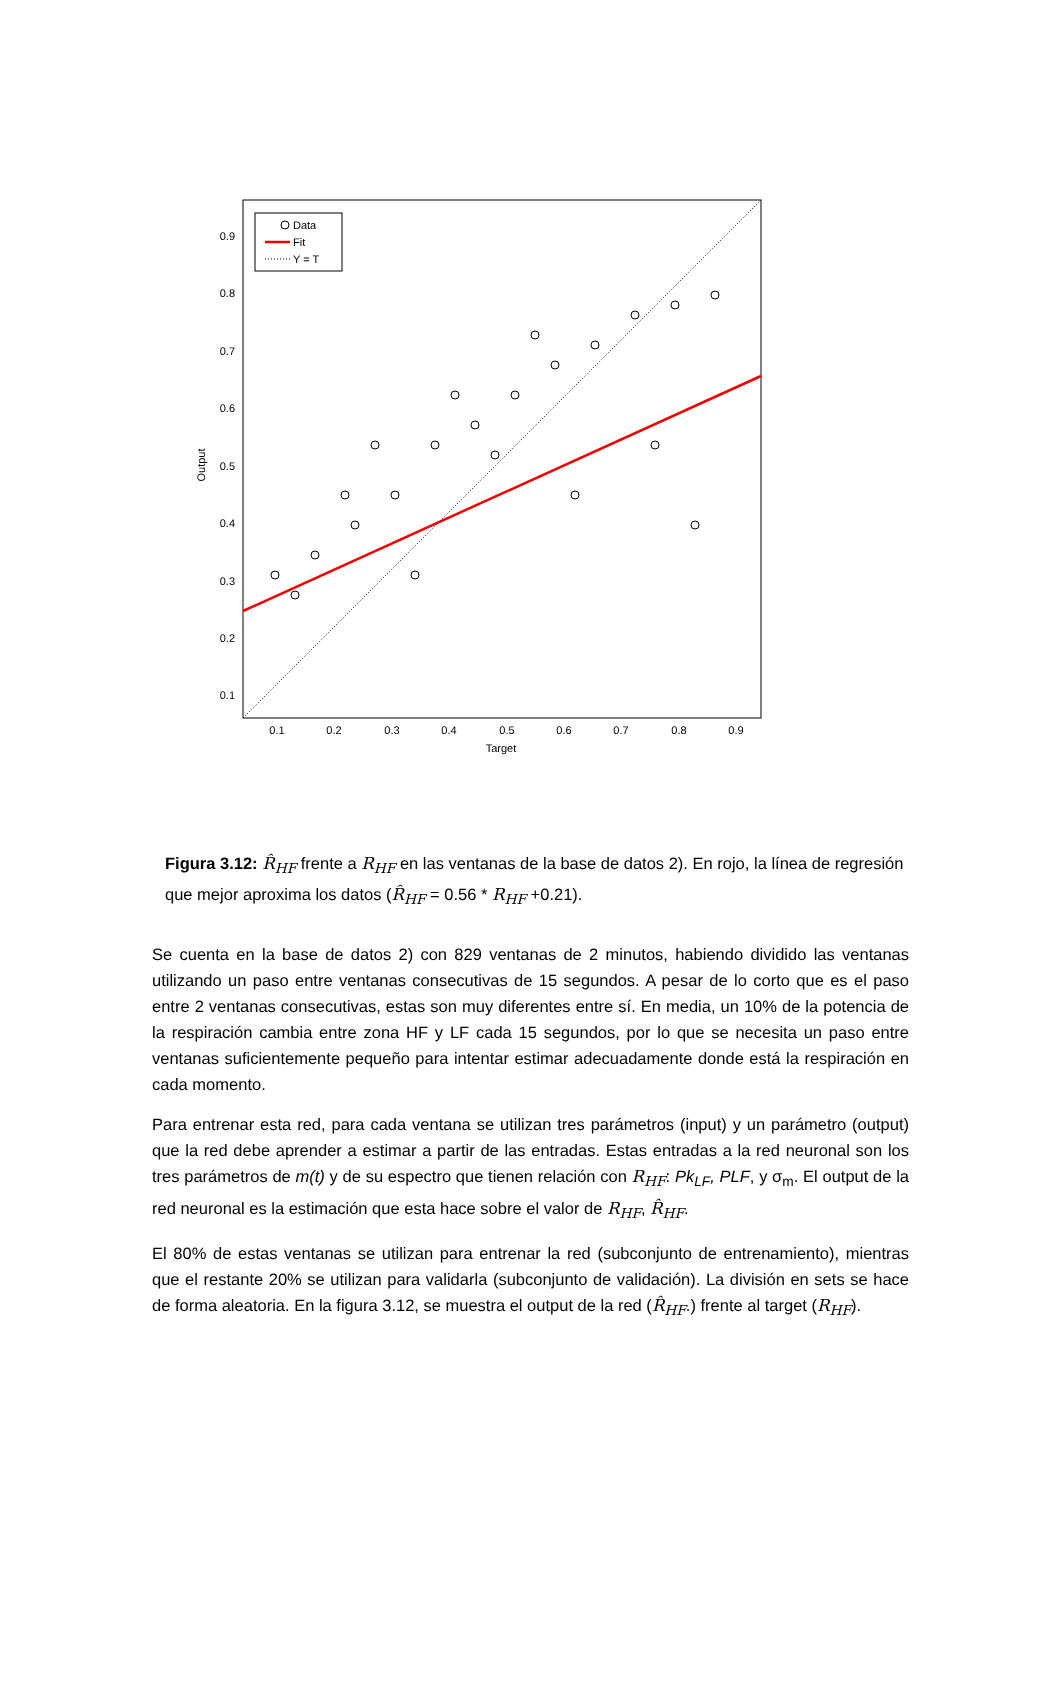Output
Target
0.9
0.8
0.7
0.6
0.5
0.4
0.3
0.2
0.1
0.1
0.2
0.3
0.4
0.5
0.6
0.7
0.8
0.9
Data
Fit
Y = T
Figura 3.12: R̂<sub>HF</sub> frente a R<sub>HF</sub> en las ventanas de la base de datos 2). En rojo, la línea de regresión que mejor aproxima los datos (R̂<sub>HF</sub> = 0.56 * R<sub>HF</sub> +0.21).
Se cuenta en la base de datos 2) con 829 ventanas de 2 minutos, habiendo dividido las ventanas utilizando un paso entre ventanas consecutivas de 15 segundos. A pesar de lo corto que es el paso entre 2 ventanas consecutivas, estas son muy diferentes entre sí. En media, un 10% de la potencia de la respiración cambia entre zona HF y LF cada 15 segundos, por lo que se necesita un paso entre ventanas suficientemente pequeño para intentar estimar adecuadamente donde está la respiración en cada momento.
Para entrenar esta red, para cada ventana se utilizan tres parámetros (input) y un parámetro (output) que la red debe aprender a estimar a partir de las entradas. Estas entradas a la red neuronal son los tres parámetros de m(t) y de su espectro que tienen relación con R<sub>HF</sub>: Pk<sub>LF</sub>, PLF, y σ<sub>m</sub>. El output de la red neuronal es la estimación que esta hace sobre el valor de R<sub>HF</sub>, R̂<sub>HF</sub>.
El 80% de estas ventanas se utilizan para entrenar la red (subconjunto de entrenamiento), mientras que el restante 20% se utilizan para validarla (subconjunto de validación). La división en sets se hace de forma aleatoria. En la figura 3.12, se muestra el output de la red (R̂<sub>HF</sub>.) frente al target (R<sub>HF</sub>).